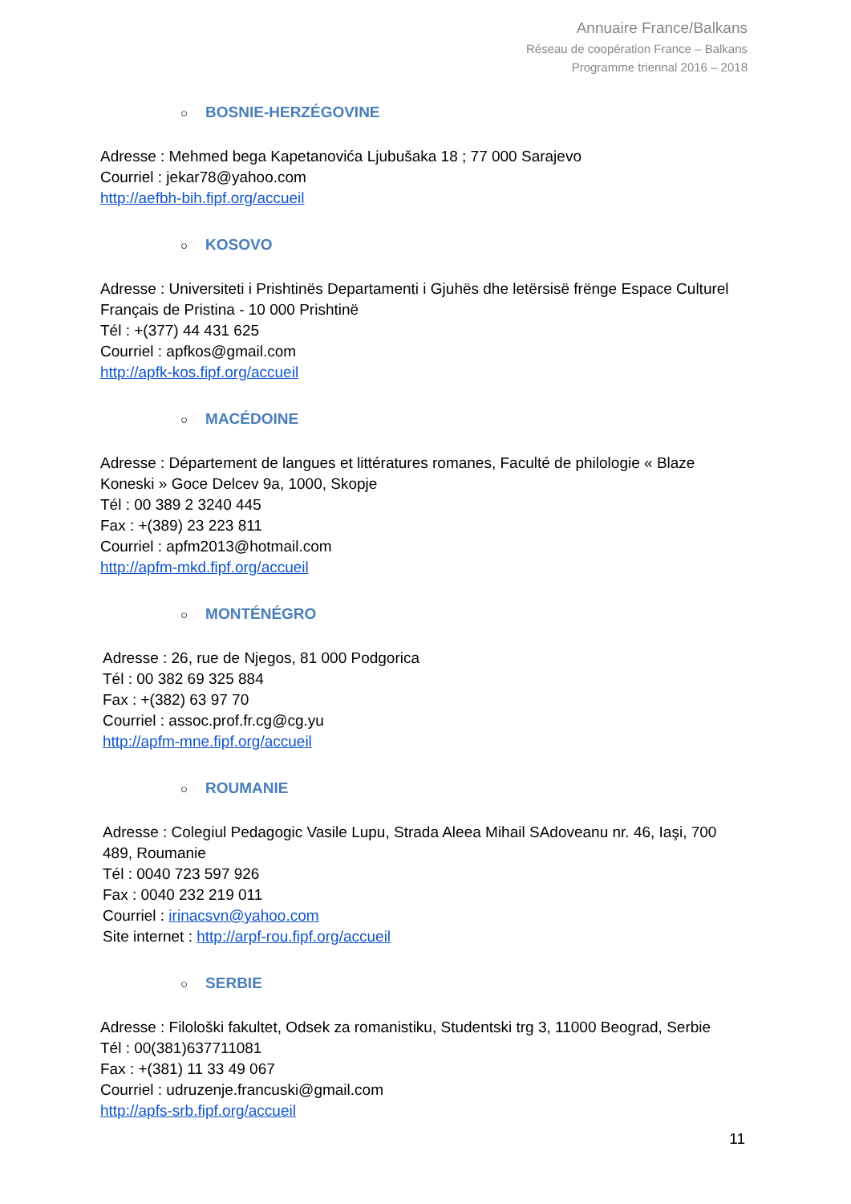Annuaire France/Balkans
Réseau de coopération France – Balkans
Programme triennal 2016 – 2018
○ BOSNIE-HERZÉGOVINE
Adresse : Mehmed bega Kapetanovića Ljubušaka 18 ; 77 000 Sarajevo
Courriel : jekar78@yahoo.com
http://aefbh-bih.fipf.org/accueil
○ KOSOVO
Adresse : Universiteti i Prishtinës Departamenti i Gjuhës dhe letërsisë frënge Espace Culturel Français de Pristina - 10 000 Prishtinë
Tél : +(377) 44 431 625
Courriel : apfkos@gmail.com
http://apfk-kos.fipf.org/accueil
○ MACÉDOINE
Adresse : Département de langues et littératures romanes, Faculté de philologie « Blaze Koneski » Goce Delcev 9a, 1000, Skopje
Tél : 00 389 2 3240 445
Fax : +(389) 23 223 811
Courriel : apfm2013@hotmail.com
http://apfm-mkd.fipf.org/accueil
○ MONTÉNÉGRO
Adresse : 26, rue de Njegos, 81 000 Podgorica
Tél : 00 382 69 325 884
Fax : +(382) 63 97 70
Courriel : assoc.prof.fr.cg@cg.yu
http://apfm-mne.fipf.org/accueil
○ ROUMANIE
Adresse : Colegiul Pedagogic Vasile Lupu, Strada Aleea Mihail SAdoveanu nr. 46, Iaşi, 700 489, Roumanie
Tél : 0040 723 597 926
Fax : 0040 232 219 011
Courriel : irinacsvn@yahoo.com
Site internet : http://arpf-rou.fipf.org/accueil
○ SERBIE
Adresse : Filološki fakultet, Odsek za romanistiku, Studentski trg 3, 11000 Beograd, Serbie
Tél : 00(381)637711081
Fax : +(381) 11 33 49 067
Courriel : udruzenje.francuski@gmail.com
http://apfs-srb.fipf.org/accueil
11